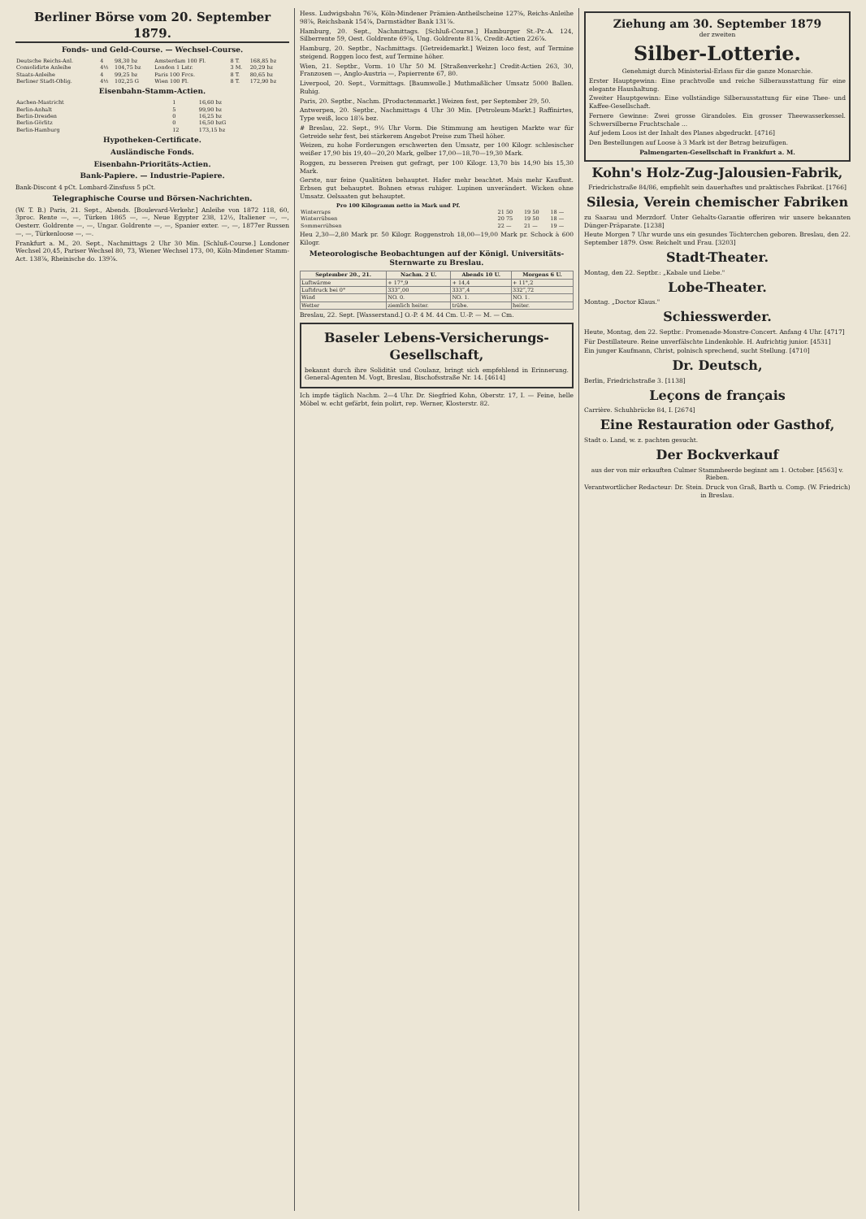Berliner Börse vom 20. September 1879.
Fonds- und Geld-Course. — Wechsel-Course.
| Deutsche Reichs-Anl. | 4 | 98,30 bz | Amsterdam 100 Fl. | 8 T. | 168,85 bz |
| Consolidirte Anleihe | 4½ | 104,75 bz | London 1 Lstr. | 3 M. | 20,29 bz |
| Staats-Anleihe | 4 | 99,25 bz | Paris 100 Frcs. | 8 T. | 80,65 bz |
| Berliner Stadt-Oblig. | 4½ | 102,25 G | Wien 100 Fl. | 8 T. | 172,90 bz |
Eisenbahn-Stamm-Actien.
| Aachen-Mastricht | 1 | 16,60 bz |
| Berlin-Anhalt | 5 | 99,90 bz |
| Berlin-Dresden | 0 | 16,25 bz |
| Berlin-Görlitz | 0 | 16,50 bzG |
| Berlin-Hamburg | 12 | 173,15 bz |
Hypotheken-Certificate.
Ausländische Fonds.
Eisenbahn-Prioritäts-Actien.
Bank-Papiere. — Industrie-Papiere.
Bank-Discont 4 pCt. Lombard-Zinsfuss 5 pCt.
Telegraphische Course und Börsen-Nachrichten.
(W. T. B.) Paris, 21. Sept., Abends. [Boulevard-Verkehr.] Anleihe von 1872 118, 60, 3proc. Rente —, —, Türken 1865 —, —, Neue Egypter 238, 12½, Italiener —, —, Oesterr. Goldrente —, —, Ungar. Goldrente —, —, Spanier exter. —, —, 1877er Russen —, —, Türkenloose —, —.
Frankfurt a. M., 20. Sept., Nachmittags 2 Uhr 30 Min. [Schluß-Course.] Londoner Wechsel 20,45, Pariser Wechsel 80, 73, Wiener Wechsel 173, 00, Köln-Mindener Stamm-Act. 138⅞, Rheinische do. 139⅞.
Hess. Ludwigsbahn 76⅞, Köln-Mindener Prämien-Antheilscheine 127⅝, Reichs-Anleihe 98⅞, Reichsbank 154⅞, Darmstädter Bank 131⅞.
Hamburg, 20. Sept., Nachmittags. [Schluß-Course.] Hamburger St.-Pr.-A. 124, Silberrente 59, Oest. Goldrente 69⅞, Ung. Goldrente 81⅞, Credit-Actien 226⅞.
Hamburg, 20. Septbr., Nachmittags. [Getreidemarkt.] Weizen loco fest, auf Termine steigend. Roggen loco fest, auf Termine höher.
Wien, 21. Septbr., Vorm. 10 Uhr 50 M. [Straßenverkehr.] Credit-Actien 263, 30, Franzosen —, Anglo-Austria —, Papierrente 67, 80.
Liverpool, 20. Sept., Vormittags. [Baumwolle.] Muthmaßlicher Umsatz 5000 Ballen. Ruhig.
Paris, 20. Septbr., Nachm. [Productenmarkt.] Weizen fest, per September 29, 50.
Antwerpen, 20. Septbr., Nachmittags 4 Uhr 30 Min. [Petroleum-Markt.] Raffinirtes, Type weiß, loco 18⅞ bez.
# Breslau, 22. Sept., 9½ Uhr Vorm. Die Stimmung am heutigen Markte war für Getreide sehr fest, bei stärkerem Angebot Preise zum Theil höher.
Weizen, zu hohe Forderungen erschwerten den Umsatz, per 100 Kilogr. schlesischer weißer 17,90 bis 19,40—20,20 Mark, gelber 17,00—18,70—19,30 Mark.
Roggen, zu besseren Preisen gut gefragt, per 100 Kilogr. 13,70 bis 14,90 bis 15,30 Mark.
Gerste, nur feine Qualitäten behauptet. Hafer mehr beachtet. Mais mehr Kauflust. Erbsen gut behauptet. Bohnen etwas ruhiger. Lupinen unverändert. Wicken ohne Umsatz. Oelsaaten gut behauptet.
| Pro 100 Kilogramm netto in Mark und Pf. | | | |
| --- | --- | --- | --- |
| Winterraps | 21 50 | 19 50 | 18 — |
| Winterrübsen | 20 75 | 19 50 | 18 — |
| Sommerrübsen | 22 — | 21 — | 19 — |
Heu 2,30—2,80 Mark pr. 50 Kilogr. Roggenstroh 18,00—19,00 Mark pr. Schock à 600 Kilogr.
Meteorologische Beobachtungen auf der Königl. Universitäts-Sternwarte zu Breslau.
| September 20., 21. | Nachm. 2 U. | Abends 10 U. | Morgens 6 U. |
| --- | --- | --- | --- |
| Luftwärme | + 17°,9 | + 14,4 | + 11°,2 |
| Luftdruck bei 0° | 333‴,00 | 333‴,4 | 332‴,72 |
| Wind | NO. 0. | NO. 1. | NO. 1. |
| Wetter | ziemlich heiter. | trübe. | heiter. |
Breslau, 22. Sept. [Wasserstand.] O.-P. 4 M. 44 Cm. U.-P. — M. — Cm.
Baseler Lebens-Versicherungs-Gesellschaft,
bekannt durch ihre Solidität und Coulanz, bringt sich empfehlend in Erinnerung. General-Agenten M. Vogt, Breslau, Bischofsstraße Nr. 14. [4614]
Ich impfe täglich Nachm. 2—4 Uhr. Dr. Siegfried Kohn, Oberstr. 17, I. — Feine, helle Möbel w. echt gefärbt, fein polirt, rep. Werner, Klosterstr. 82.
Ziehung am 30. September 1879
der zweiten
Silber-Lotterie.
Genehmigt durch Ministerial-Erlass für die ganze Monarchie.
Erster Hauptgewinn: Eine prachtvolle und reiche Silberausstattung für eine elegante Haushaltung.
Zweiter Hauptgewinn: Eine vollständige Silberausstattung für eine Thee- und Kaffee-Gesellschaft.
Fernere Gewinne: Zwei grosse Girandoles. Ein grosser Theewasserkessel. Schwersilberne Fruchtschale ...
Auf jedem Loos ist der Inhalt des Planes abgedruckt. [4716]
Den Bestellungen auf Loose à 3 Mark ist der Betrag beizufügen.
Palmengarten-Gesellschaft in Frankfurt a. M.
Kohn's Holz-Zug-Jalousien-Fabrik,
Friedrichstraße 84/86, empfiehlt sein dauerhaftes und praktisches Fabrikat. [1766]
Silesia, Verein chemischer Fabriken
zu Saarau und Merzdorf. Unter Gehalts-Garantie offeriren wir unsere bekannten Dünger-Präparate. [1238]
Heute Morgen 7 Uhr wurde uns ein gesundes Töchterchen geboren. Breslau, den 22. September 1879. Osw. Reichelt und Frau. [3203]
Stadt-Theater.
Montag, den 22. Septbr.: „Kabale und Liebe."
Lobe-Theater.
Montag. „Doctor Klaus."
Schiesswerder.
Heute, Montag, den 22. Septbr.: Promenade-Monstre-Concert. Anfang 4 Uhr. [4717]
Für Destillateure. Reine unverfälschte Lindenkohle. H. Aufrichtig junior. [4531]
Ein junger Kaufmann, Christ, polnisch sprechend, sucht Stellung. [4710]
Dr. Deutsch,
Berlin, Friedrichstraße 3. [1138]
Leçons de français
Carrière. Schuhbrücke 84, I. [2674]
Eine Restauration oder Gasthof,
Stadt o. Land, w. z. pachten gesucht.
Der Bockverkauf
aus der von mir erkauften Culmer Stammheerde beginnt am 1. October. [4563] v. Rieben.
Verantwortlicher Redacteur: Dr. Stein. Druck von Graß, Barth u. Comp. (W. Friedrich) in Breslau.